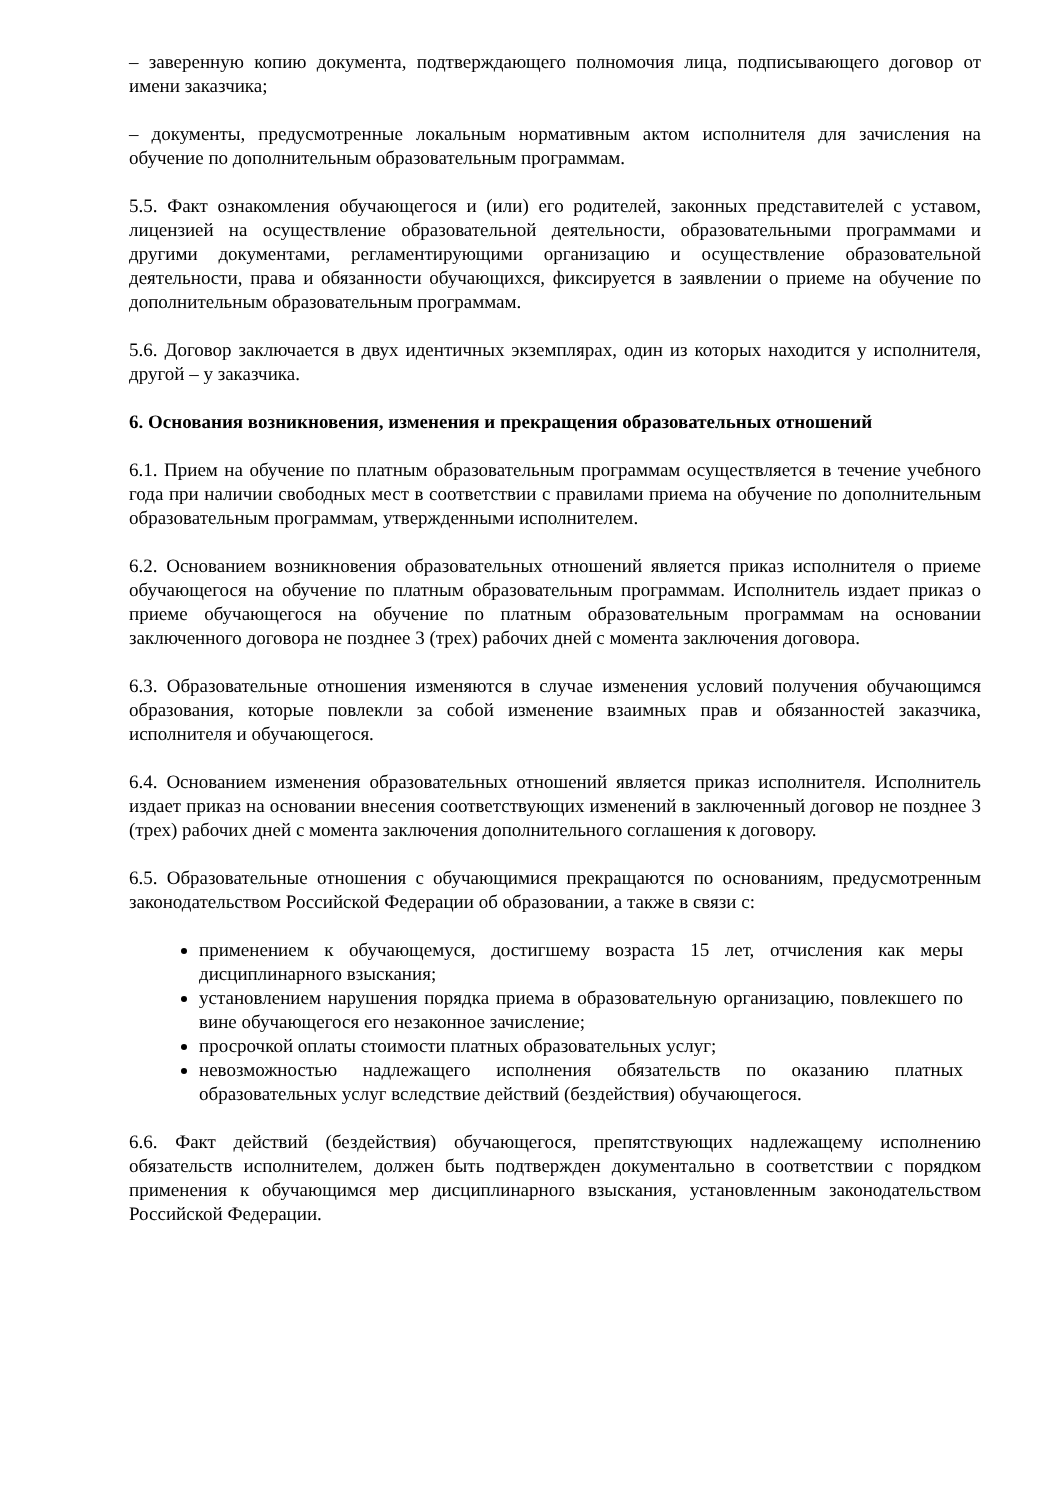– заверенную копию документа, подтверждающего полномочия лица, подписывающего договор от имени заказчика;
– документы, предусмотренные локальным нормативным актом исполнителя для зачисления на обучение по дополнительным образовательным программам.
5.5. Факт ознакомления обучающегося и (или) его родителей, законных представителей с уставом, лицензией на осуществление образовательной деятельности, образовательными программами и другими документами, регламентирующими организацию и осуществление образовательной деятельности, права и обязанности обучающихся, фиксируется в заявлении о приеме на обучение по дополнительным образовательным программам.
5.6. Договор заключается в двух идентичных экземплярах, один из которых находится у исполнителя, другой – у заказчика.
6. Основания возникновения, изменения и прекращения образовательных отношений
6.1. Прием на обучение по платным образовательным программам осуществляется в течение учебного года при наличии свободных мест в соответствии с правилами приема на обучение по дополнительным образовательным программам, утвержденными исполнителем.
6.2. Основанием возникновения образовательных отношений является приказ исполнителя о приеме обучающегося на обучение по платным образовательным программам. Исполнитель издает приказ о приеме обучающегося на обучение по платным образовательным программам на основании заключенного договора не позднее 3 (трех) рабочих дней с момента заключения договора.
6.3. Образовательные отношения изменяются в случае изменения условий получения обучающимся образования, которые повлекли за собой изменение взаимных прав и обязанностей заказчика, исполнителя и обучающегося.
6.4. Основанием изменения образовательных отношений является приказ исполнителя. Исполнитель издает приказ на основании внесения соответствующих изменений в заключенный договор не позднее 3 (трех) рабочих дней с момента заключения дополнительного соглашения к договору.
6.5. Образовательные отношения с обучающимися прекращаются по основаниям, предусмотренным законодательством Российской Федерации об образовании, а также в связи с:
применением к обучающемуся, достигшему возраста 15 лет, отчисления как меры дисциплинарного взыскания;
установлением нарушения порядка приема в образовательную организацию, повлекшего по вине обучающегося его незаконное зачисление;
просрочкой оплаты стоимости платных образовательных услуг;
невозможностью надлежащего исполнения обязательств по оказанию платных образовательных услуг вследствие действий (бездействия) обучающегося.
6.6. Факт действий (бездействия) обучающегося, препятствующих надлежащему исполнению обязательств исполнителем, должен быть подтвержден документально в соответствии с порядком применения к обучающимся мер дисциплинарного взыскания, установленным законодательством Российской Федерации.